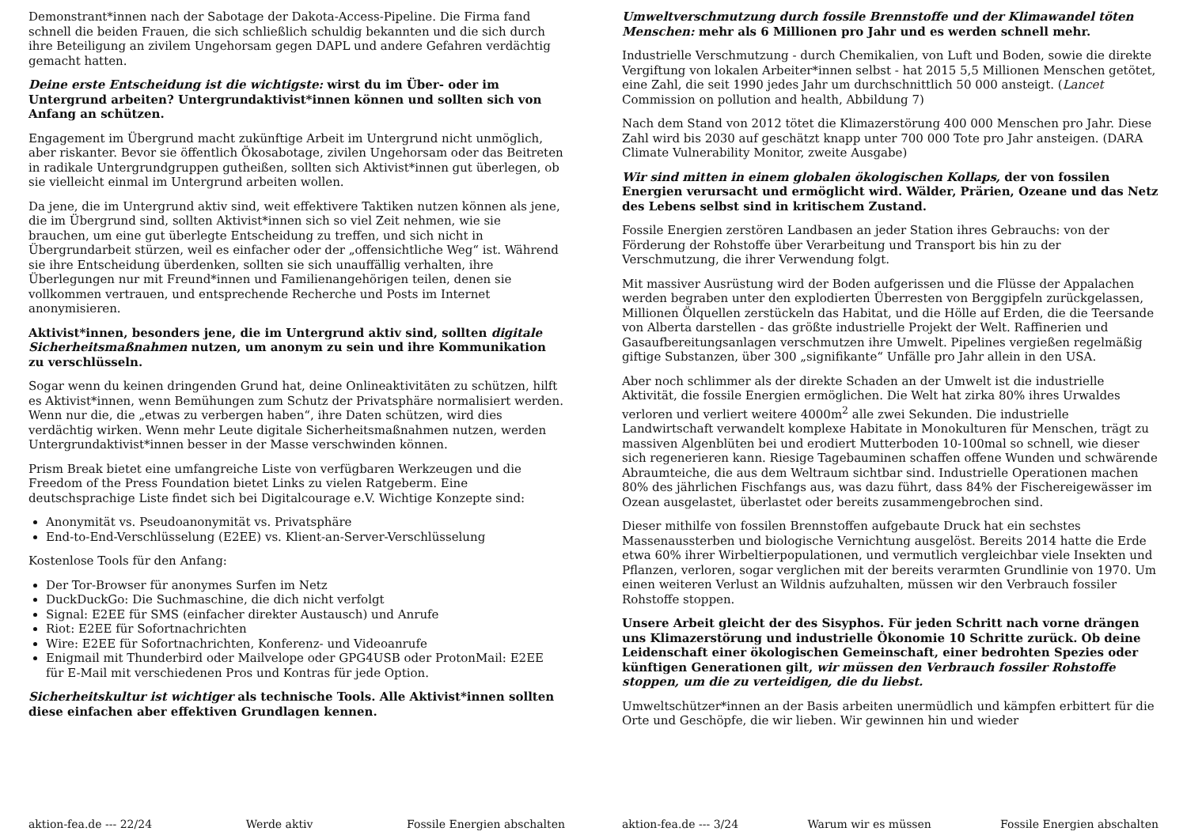Demonstrant*innen nach der Sabotage der Dakota-Access-Pipeline. Die Firma fand schnell die beiden Frauen, die sich schließlich schuldig bekannten und die sich durch ihre Beteiligung an zivilem Ungehorsam gegen DAPL und andere Gefahren verdächtig gemacht hatten.
Deine erste Entscheidung ist die wichtigste: wirst du im Über- oder im Untergrund arbeiten? Untergrundaktivist*innen können und sollten sich von Anfang an schützen.
Engagement im Übergrund macht zukünftige Arbeit im Untergrund nicht unmöglich, aber riskanter. Bevor sie öffentlich Ökosabotage, zivilen Ungehorsam oder das Beitreten in radikale Untergrundgruppen gutheißen, sollten sich Aktivist*innen gut überlegen, ob sie vielleicht einmal im Untergrund arbeiten wollen.
Da jene, die im Untergrund aktiv sind, weit effektivere Taktiken nutzen können als jene, die im Übergrund sind, sollten Aktivist*innen sich so viel Zeit nehmen, wie sie brauchen, um eine gut überlegte Entscheidung zu treffen, und sich nicht in Übergrundarbeit stürzen, weil es einfacher oder der „offensichtliche Weg“ ist. Während sie ihre Entscheidung überdenken, sollten sie sich unauffällig verhalten, ihre Überlegungen nur mit Freund*innen und Familienangehörigen teilen, denen sie vollkommen vertrauen, und entsprechende Recherche und Posts im Internet anonymisieren.
Aktivist*innen, besonders jene, die im Untergrund aktiv sind, sollten digitale Sicherheitsmaßnahmen nutzen, um anonym zu sein und ihre Kommunikation zu verschlüsseln.
Sogar wenn du keinen dringenden Grund hat, deine Onlineaktivitäten zu schützen, hilft es Aktivist*innen, wenn Bemühungen zum Schutz der Privatsphäre normalisiert werden. Wenn nur die, die „etwas zu verbergen haben“, ihre Daten schützen, wird dies verdächtig wirken. Wenn mehr Leute digitale Sicherheitsmaßnahmen nutzen, werden Untergrundaktivist*innen besser in der Masse verschwinden können.
Prism Break bietet eine umfangreiche Liste von verfügbaren Werkzeugen und die Freedom of the Press Foundation bietet Links zu vielen Ratgeberm. Eine deutschsprachige Liste findet sich bei Digitalcourage e.V. Wichtige Konzepte sind:
Anonymität vs. Pseudoanonymität vs. Privatsphäre
End-to-End-Verschlüsselung (E2EE) vs. Klient-an-Server-Verschlüsselung
Kostenlose Tools für den Anfang:
Der Tor-Browser für anonymes Surfen im Netz
DuckDuckGo: Die Suchmaschine, die dich nicht verfolgt
Signal: E2EE für SMS (einfacher direkter Austausch) und Anrufe
Riot: E2EE für Sofortnachrichten
Wire: E2EE für Sofortnachrichten, Konferenz- und Videoanrufe
Enigmail mit Thunderbird oder Mailvelope oder GPG4USB oder ProtonMail: E2EE für E-Mail mit verschiedenen Pros und Kontras für jede Option.
Sicherheitskultur ist wichtiger als technische Tools. Alle Aktivist*innen sollten diese einfachen aber effektiven Grundlagen kennen.
aktion-fea.de --- 22/24 Werde aktiv Fossile Energien abschalten
Umweltverschmutzung durch fossile Brennstoffe und der Klimawandel töten Menschen: mehr als 6 Millionen pro Jahr und es werden schnell mehr.
Industrielle Verschmutzung - durch Chemikalien, von Luft und Boden, sowie die direkte Vergiftung von lokalen Arbeiter*innen selbst - hat 2015 5,5 Millionen Menschen getötet, eine Zahl, die seit 1990 jedes Jahr um durchschnittlich 50 000 ansteigt. (Lancet Commission on pollution and health, Abbildung 7)
Nach dem Stand von 2012 tötet die Klimazerstörung 400 000 Menschen pro Jahr. Diese Zahl wird bis 2030 auf geschätzt knapp unter 700 000 Tote pro Jahr ansteigen. (DARA Climate Vulnerability Monitor, zweite Ausgabe)
Wir sind mitten in einem globalen ökologischen Kollaps, der von fossilen Energien verursacht und ermöglicht wird. Wälder, Prärien, Ozeane und das Netz des Lebens selbst sind in kritischem Zustand.
Fossile Energien zerstören Landbasen an jeder Station ihres Gebrauchs: von der Förderung der Rohstoffe über Verarbeitung und Transport bis hin zu der Verschmutzung, die ihrer Verwendung folgt.
Mit massiver Ausrüstung wird der Boden aufgerissen und die Flüsse der Appalachen werden begraben unter den explodierten Überresten von Berggipfeln zurückgelassen, Millionen Ölquellen zerstückeln das Habitat, und die Hölle auf Erden, die die Teersande von Alberta darstellen - das größte industrielle Projekt der Welt. Raffinerien und Gasaufbereitungsanlagen verschmutzen ihre Umwelt. Pipelines vergießen regelmäßig giftige Substanzen, über 300 „signifikante“ Unfälle pro Jahr allein in den USA.
Aber noch schlimmer als der direkte Schaden an der Umwelt ist die industrielle Aktivität, die fossile Energien ermöglichen. Die Welt hat zirka 80% ihres Urwaldes verloren und verliert weitere 4000m<sup>2</sup> alle zwei Sekunden. Die industrielle Landwirtschaft verwandelt komplexe Habitate in Monokulturen für Menschen, trägt zu massiven Algenblüten bei und erodiert Mutterboden 10-100mal so schnell, wie dieser sich regenerieren kann. Riesige Tagebauminen schaffen offene Wunden und schwärende Abraumteiche, die aus dem Weltraum sichtbar sind. Industrielle Operationen machen 80% des jährlichen Fischfangs aus, was dazu führt, dass 84% der Fischereigewässer im Ozean ausgelastet, überlastet oder bereits zusammengebrochen sind.
Dieser mithilfe von fossilen Brennstoffen aufgebaute Druck hat ein sechstes Massenaussterben und biologische Vernichtung ausgelöst. Bereits 2014 hatte die Erde etwa 60% ihrer Wirbeltierpopulationen, und vermutlich vergleichbar viele Insekten und Pflanzen, verloren, sogar verglichen mit der bereits verarmten Grundlinie von 1970. Um einen weiteren Verlust an Wildnis aufzuhalten, müssen wir den Verbrauch fossiler Rohstoffe stoppen.
Unsere Arbeit gleicht der des Sisyphos. Für jeden Schritt nach vorne drängen uns Klimazerstörung und industrielle Ökonomie 10 Schritte zurück. Ob deine Leidenschaft einer ökologischen Gemeinschaft, einer bedrohten Spezies oder künftigen Generationen gilt, wir müssen den Verbrauch fossiler Rohstoffe stoppen, um die zu verteidigen, die du liebst.
Umweltschützer*innen an der Basis arbeiten unermüdlich und kämpfen erbittert für die Orte und Geschöpfe, die wir lieben. Wir gewinnen hin und wieder
aktion-fea.de --- 3/24 Warum wir es müssen Fossile Energien abschalten